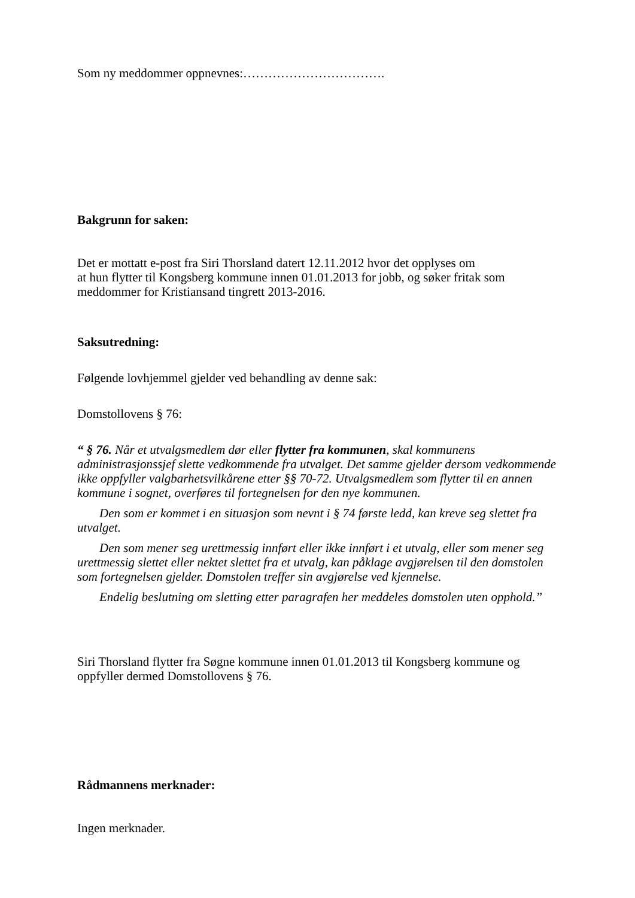Som ny meddommer oppnevnes:…………………………….
Bakgrunn for saken:
Det er mottatt e-post fra Siri Thorsland datert 12.11.2012 hvor det opplyses om
at hun flytter til Kongsberg kommune innen 01.01.2013 for jobb, og søker fritak som
meddommer for Kristiansand tingrett 2013-2016.
Saksutredning:
Følgende lovhjemmel gjelder ved behandling av denne sak:
Domstollovens § 76:
“ § 76. Når et utvalgsmedlem dør eller flytter fra kommunen, skal kommunens administrasjonssjef slette vedkommende fra utvalget. Det samme gjelder dersom vedkommende ikke oppfyller valgbarhetsvilkårene etter §§ 70-72. Utvalgsmedlem som flytter til en annen kommune i sognet, overføres til fortegnelsen for den nye kommunen.
Den som er kommet i en situasjon som nevnt i § 74 første ledd, kan kreve seg slettet fra utvalget.
Den som mener seg urettmessig innført eller ikke innført i et utvalg, eller som mener seg urettmessig slettet eller nektet slettet fra et utvalg, kan påklage avgjørelsen til den domstolen som fortegnelsen gjelder. Domstolen treffer sin avgjørelse ved kjennelse.
Endelig beslutning om sletting etter paragrafen her meddeles domstolen uten opphold.”
Siri Thorsland flytter fra Søgne kommune innen 01.01.2013 til Kongsberg kommune og
oppfyller dermed Domstollovens § 76.
Rådmannens merknader:
Ingen merknader.